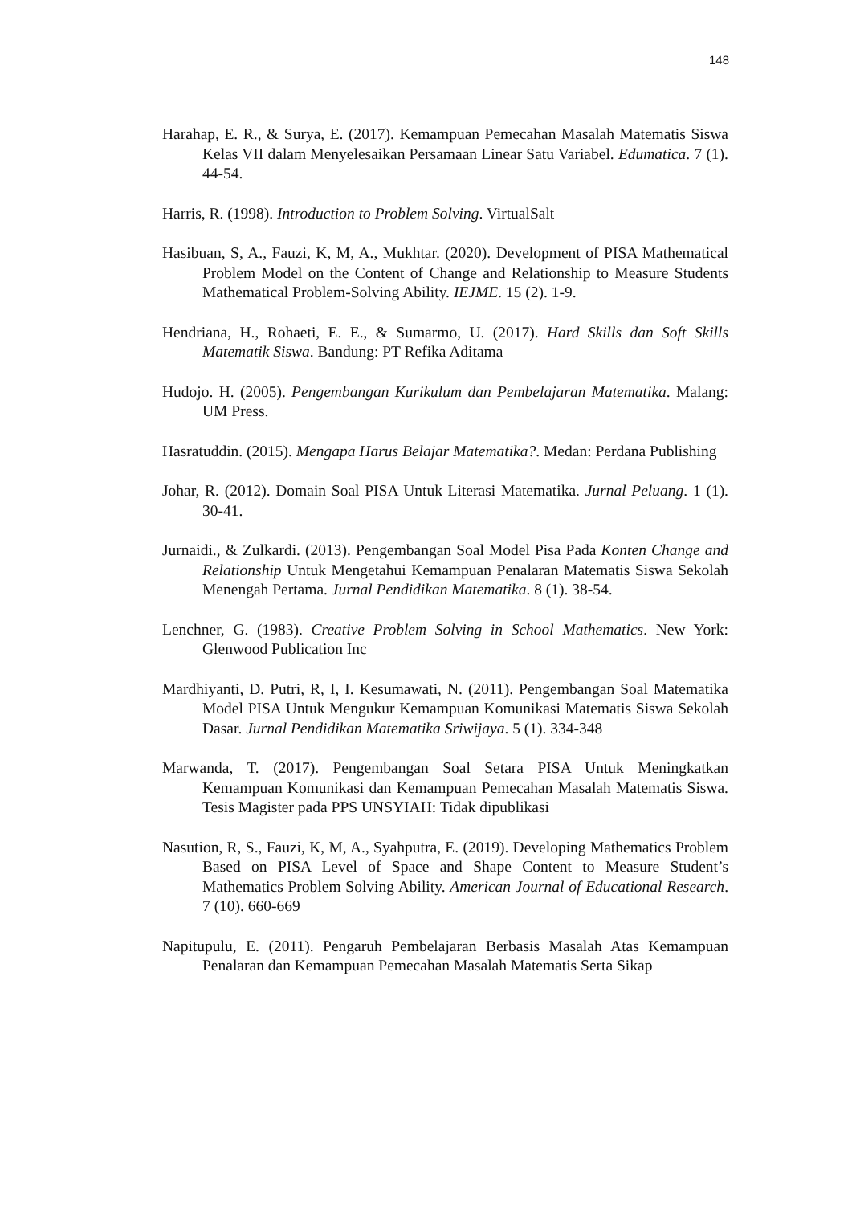148
Harahap, E. R., & Surya, E. (2017). Kemampuan Pemecahan Masalah Matematis Siswa Kelas VII dalam Menyelesaikan Persamaan Linear Satu Variabel. Edumatica. 7 (1). 44-54.
Harris, R. (1998). Introduction to Problem Solving. VirtualSalt
Hasibuan, S, A., Fauzi, K, M, A., Mukhtar. (2020). Development of PISA Mathematical Problem Model on the Content of Change and Relationship to Measure Students Mathematical Problem-Solving Ability. IEJME. 15 (2). 1-9.
Hendriana, H., Rohaeti, E. E., & Sumarmo, U. (2017). Hard Skills dan Soft Skills Matematik Siswa. Bandung: PT Refika Aditama
Hudojo. H. (2005). Pengembangan Kurikulum dan Pembelajaran Matematika. Malang: UM Press.
Hasratuddin. (2015). Mengapa Harus Belajar Matematika?. Medan: Perdana Publishing
Johar, R. (2012). Domain Soal PISA Untuk Literasi Matematika. Jurnal Peluang. 1 (1). 30-41.
Jurnaidi., & Zulkardi. (2013). Pengembangan Soal Model Pisa Pada Konten Change and Relationship Untuk Mengetahui Kemampuan Penalaran Matematis Siswa Sekolah Menengah Pertama. Jurnal Pendidikan Matematika. 8 (1). 38-54.
Lenchner, G. (1983). Creative Problem Solving in School Mathematics. New York: Glenwood Publication Inc
Mardhiyanti, D. Putri, R, I, I. Kesumawati, N. (2011). Pengembangan Soal Matematika Model PISA Untuk Mengukur Kemampuan Komunikasi Matematis Siswa Sekolah Dasar. Jurnal Pendidikan Matematika Sriwijaya. 5 (1). 334-348
Marwanda, T. (2017). Pengembangan Soal Setara PISA Untuk Meningkatkan Kemampuan Komunikasi dan Kemampuan Pemecahan Masalah Matematis Siswa. Tesis Magister pada PPS UNSYIAH: Tidak dipublikasi
Nasution, R, S., Fauzi, K, M, A., Syahputra, E. (2019). Developing Mathematics Problem Based on PISA Level of Space and Shape Content to Measure Student’s Mathematics Problem Solving Ability. American Journal of Educational Research. 7 (10). 660-669
Napitupulu, E. (2011). Pengaruh Pembelajaran Berbasis Masalah Atas Kemampuan Penalaran dan Kemampuan Pemecahan Masalah Matematis Serta Sikap